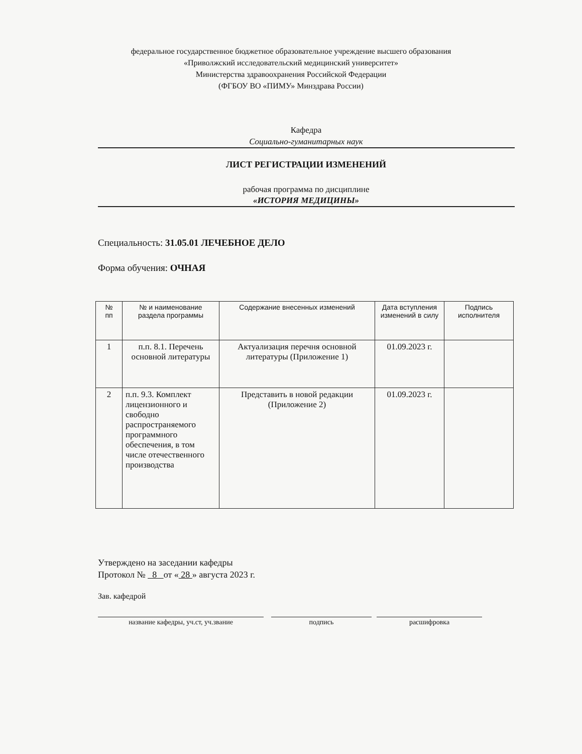федеральное государственное бюджетное образовательное учреждение высшего образования
«Приволжский исследовательский медицинский университет»
Министерства здравоохранения Российской Федерации
(ФГБОУ ВО «ПИМУ» Минздрава России)
Кафедра
Социально-гуманитарных наук
ЛИСТ РЕГИСТРАЦИИ ИЗМЕНЕНИЙ
рабочая программа по дисциплине
«ИСТОРИЯ МЕДИЦИНЫ»
Специальность: 31.05.01 ЛЕЧЕБНОЕ ДЕЛО
Форма обучения: ОЧНАЯ
| № пп | № и наименование раздела программы | Содержание внесенных изменений | Дата вступления изменений в силу | Подпись исполнителя |
| --- | --- | --- | --- | --- |
| 1 | п.п. 8.1. Перечень основной литературы | Актуализация перечня основной литературы (Приложение 1) | 01.09.2023 г. | |
| 2 | п.п. 9.3. Комплект лицензионного и свободно распространяемого программного обеспечения, в том числе отечественного производства | Представить в новой редакции (Приложение 2) | 01.09.2023 г. | |
Утверждено на заседании кафедры
Протокол № 8 от « 28 » августа 2023 г.
Зав. кафедрой
название кафедры, уч.ст, уч.звание подпись расшифровка